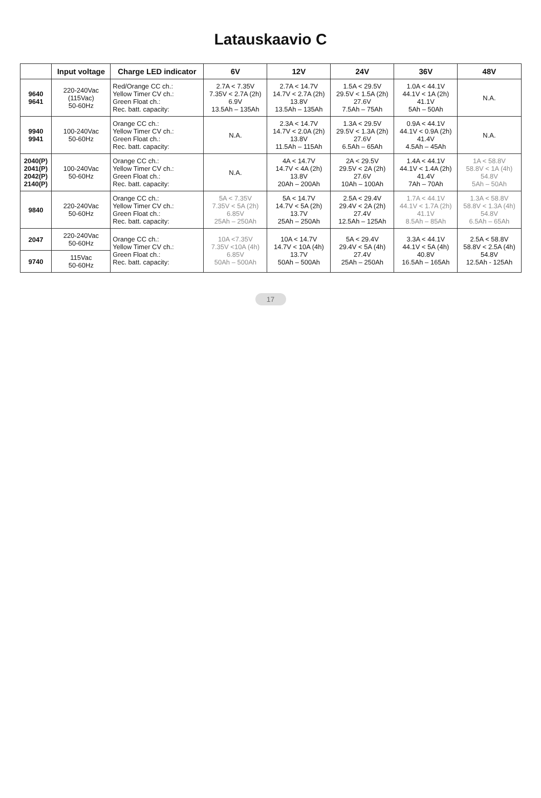Latauskaavio C
| | Input voltage | Charge LED indicator | 6V | 12V | 24V | 36V | 48V |
| --- | --- | --- | --- | --- | --- | --- | --- |
| 9640 9641 | 220-240Vac (115Vac) 50-60Hz | Red/Orange CC ch.: Yellow Timer CV ch.: Green Float ch.: Rec. batt. capacity: | 2.7A < 7.35V 7.35V < 2.7A (2h) 6.9V 13.5Ah – 135Ah | 2.7A < 14.7V 14.7V < 2.7A (2h) 13.8V 13.5Ah – 135Ah | 1.5A < 29.5V 29.5V < 1.5A (2h) 27.6V 7.5Ah – 75Ah | 1.0A < 44.1V 44.1V < 1A (2h) 41.1V 5Ah – 50Ah | N.A. |
| 9940 9941 | 100-240Vac 50-60Hz | Orange CC ch.: Yellow Timer CV ch.: Green Float ch.: Rec. batt. capacity: | N.A. | 2.3A < 14.7V 14.7V < 2.0A (2h) 13.8V 11.5Ah – 115Ah | 1.3A < 29.5V 29.5V < 1.3A (2h) 27.6V 6.5Ah – 65Ah | 0.9A < 44.1V 44.1V < 0.9A (2h) 41.4V 4.5Ah – 45Ah | N.A. |
| 2040(P) 2041(P) 2042(P) 2140(P) | 100-240Vac 50-60Hz | Orange CC ch.: Yellow Timer CV ch.: Green Float ch.: Rec. batt. capacity: | N.A. | 4A < 14.7V 14.7V < 4A (2h) 13.8V 20Ah – 200Ah | 2A < 29.5V 29.5V < 2A (2h) 27.6V 10Ah – 100Ah | 1.4A < 44.1V 44.1V < 1.4A (2h) 41.4V 7Ah – 70Ah | 1A < 58.8V 58.8V < 1A (4h) 54.8V 5Ah – 50Ah |
| 9840 | 220-240Vac 50-60Hz | Orange CC ch.: Yellow Timer CV ch.: Green Float ch.: Rec. batt. capacity: | 5A < 7.35V 7.35V < 5A (2h) 6.85V 25Ah – 250Ah | 5A < 14.7V 14.7V < 5A (2h) 13.7V 25Ah – 250Ah | 2.5A < 29.4V 29.4V < 2A (2h) 27.4V 12.5Ah – 125Ah | 1.7A < 44.1V 44.1V < 1.7A (2h) 41.1V 8.5Ah – 85Ah | 1.3A < 58.8V 58.8V < 1.3A (4h) 54.8V 6.5Ah – 65Ah |
| 2047 | 220-240Vac 50-60Hz | Orange CC ch.: Yellow Timer CV ch.: Green Float ch.: Rec. batt. capacity: | 10A <7.35V 7.35V <10A (4h) 6.85V 50Ah – 500Ah | 10A < 14.7V 14.7V < 10A (4h) 13.7V 50Ah – 500Ah | 5A < 29.4V 29.4V < 5A (4h) 27.4V 25Ah – 250Ah | 3.3A < 44.1V 44.1V < 5A (4h) 40.8V 16.5Ah – 165Ah | 2.5A < 58.8V 58.8V < 2.5A (4h) 54.8V 12.5Ah - 125Ah |
| 9740 | 115Vac 50-60Hz | | | | | | |
17